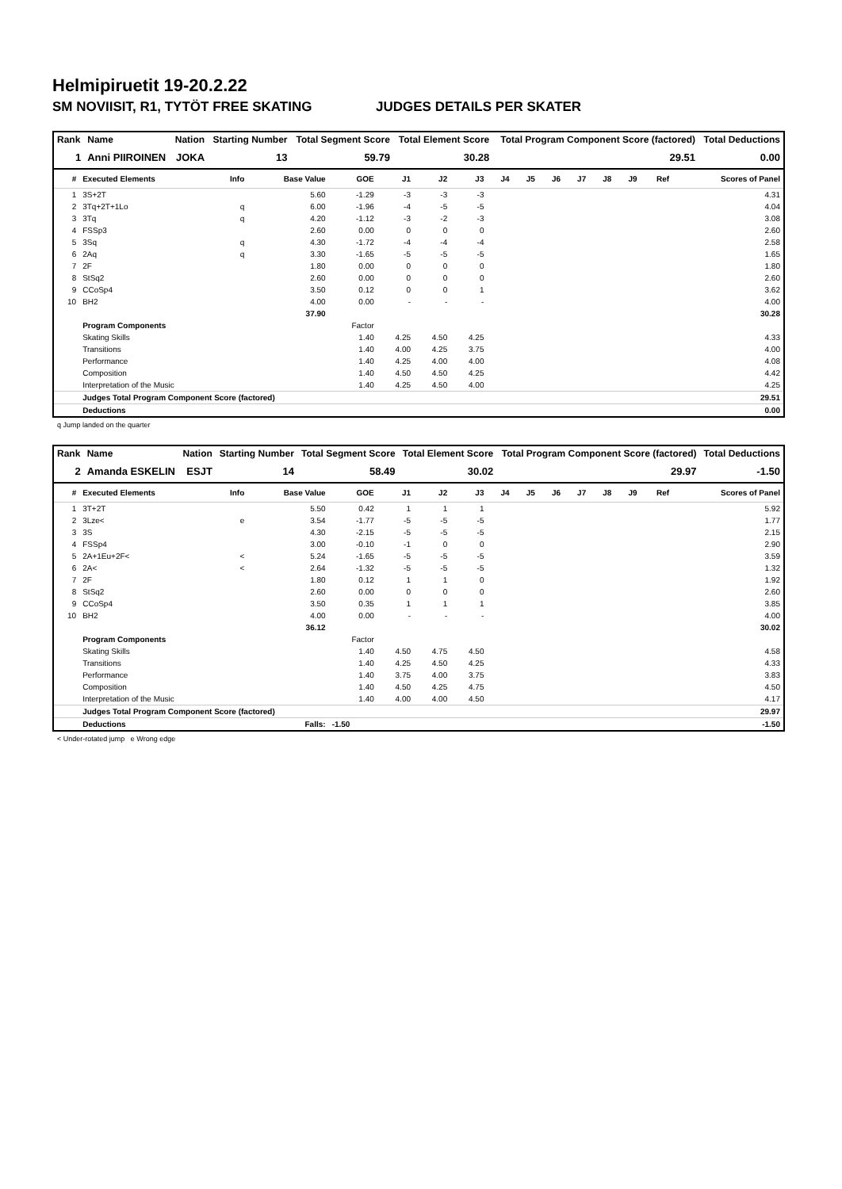Helmipiruetit 19-20.2.22
SM NOVIISIT, R1, TYTÖT FREE SKATING JUDGES DETAILS PER SKATER
| Rank | Name | Nation | Starting Number | Total Segment Score | Total Element Score | Total Program Component Score (factored) | Total Deductions |
| --- | --- | --- | --- | --- | --- | --- | --- |
| 1 | Anni PIIROINEN | JOKA | 13 | 59.79 | 30.28 | 29.51 | 0.00 |
| # | Executed Elements | Info | Base Value | GOE | J1 | J2 | J3 | J4 | J5 | J6 | J7 | J8 | J9 | Ref | Scores of Panel |
| --- | --- | --- | --- | --- | --- | --- | --- | --- | --- | --- | --- | --- | --- | --- | --- |
| 1 | 3S+2T | | 5.60 | -1.29 | -3 | -3 | -3 | | | | | | | | 4.31 |
| 2 | 3Tq+2T+1Lo | q | 6.00 | -1.96 | -4 | -5 | -5 | | | | | | | | 4.04 |
| 3 | 3Tq | q | 4.20 | -1.12 | -3 | -2 | -3 | | | | | | | | 3.08 |
| 4 | FSSp3 | | 2.60 | 0.00 | 0 | 0 | 0 | | | | | | | | 2.60 |
| 5 | 3Sq | q | 4.30 | -1.72 | -4 | -4 | -4 | | | | | | | | 2.58 |
| 6 | 2Aq | q | 3.30 | -1.65 | -5 | -5 | -5 | | | | | | | | 1.65 |
| 7 | 2F | | 1.80 | 0.00 | 0 | 0 | 0 | | | | | | | | 1.80 |
| 8 | StSq2 | | 2.60 | 0.00 | 0 | 0 | 0 | | | | | | | | 2.60 |
| 9 | CCoSp4 | | 3.50 | 0.12 | 0 | 0 | 1 | | | | | | | | 3.62 |
| 10 | BH2 | | 4.00 | 0.00 | - | - | - | | | | | | | | 4.00 |
| | | | 37.90 | | | | | | | | | | | | 30.28 |
| | Program Components | | | Factor | | | | | | | | | | | |
| | Skating Skills | | | 1.40 | 4.25 | 4.50 | 4.25 | | | | | | | | 4.33 |
| | Transitions | | | 1.40 | 4.00 | 4.25 | 3.75 | | | | | | | | 4.00 |
| | Performance | | | 1.40 | 4.25 | 4.00 | 4.00 | | | | | | | | 4.08 |
| | Composition | | | 1.40 | 4.50 | 4.50 | 4.25 | | | | | | | | 4.42 |
| | Interpretation of the Music | | | 1.40 | 4.25 | 4.50 | 4.00 | | | | | | | | 4.25 |
| | Judges Total Program Component Score (factored) | | | | | | | | | | | | | | 29.51 |
| | Deductions | | | | | | | | | | | | | | 0.00 |
q Jump landed on the quarter
| Rank | Name | Nation | Starting Number | Total Segment Score | Total Element Score | Total Program Component Score (factored) | Total Deductions |
| --- | --- | --- | --- | --- | --- | --- | --- |
| 2 | Amanda ESKELIN | ESJT | 14 | 58.49 | 30.02 | 29.97 | -1.50 |
| # | Executed Elements | Info | Base Value | GOE | J1 | J2 | J3 | J4 | J5 | J6 | J7 | J8 | J9 | Ref | Scores of Panel |
| --- | --- | --- | --- | --- | --- | --- | --- | --- | --- | --- | --- | --- | --- | --- | --- |
| 1 | 3T+2T | | 5.50 | 0.42 | 1 | 1 | 1 | | | | | | | | 5.92 |
| 2 | 3Lze< | e | 3.54 | -1.77 | -5 | -5 | -5 | | | | | | | | 1.77 |
| 3 | 3S | | 4.30 | -2.15 | -5 | -5 | -5 | | | | | | | | 2.15 |
| 4 | FSSp4 | | 3.00 | -0.10 | -1 | 0 | 0 | | | | | | | | 2.90 |
| 5 | 2A+1Eu+2F< | < | 5.24 | -1.65 | -5 | -5 | -5 | | | | | | | | 3.59 |
| 6 | 2A< | < | 2.64 | -1.32 | -5 | -5 | -5 | | | | | | | | 1.32 |
| 7 | 2F | | 1.80 | 0.12 | 1 | 1 | 0 | | | | | | | | 1.92 |
| 8 | StSq2 | | 2.60 | 0.00 | 0 | 0 | 0 | | | | | | | | 2.60 |
| 9 | CCoSp4 | | 3.50 | 0.35 | 1 | 1 | 1 | | | | | | | | 3.85 |
| 10 | BH2 | | 4.00 | 0.00 | - | - | - | | | | | | | | 4.00 |
| | | | 36.12 | | | | | | | | | | | | 30.02 |
| | Program Components | | | Factor | | | | | | | | | | | |
| | Skating Skills | | | 1.40 | 4.50 | 4.75 | 4.50 | | | | | | | | 4.58 |
| | Transitions | | | 1.40 | 4.25 | 4.50 | 4.25 | | | | | | | | 4.33 |
| | Performance | | | 1.40 | 3.75 | 4.00 | 3.75 | | | | | | | | 3.83 |
| | Composition | | | 1.40 | 4.50 | 4.25 | 4.75 | | | | | | | | 4.50 |
| | Interpretation of the Music | | | 1.40 | 4.00 | 4.00 | 4.50 | | | | | | | | 4.17 |
| | Judges Total Program Component Score (factored) | | | | | | | | | | | | | | 29.97 |
| | Deductions | Falls: | | -1.50 | | | | | | | | | | | -1.50 |
< Under-rotated jump e Wrong edge